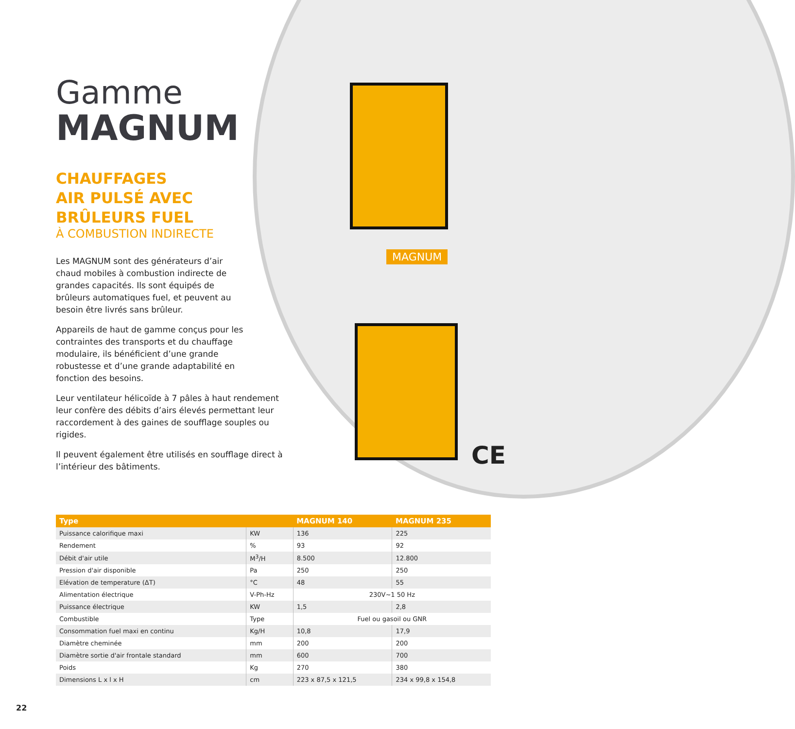Gamme
MAGNUM
CHAUFFAGES
AIR PULSÉ AVEC
BRÛLEURS FUEL
À COMBUSTION INDIRECTE
Les MAGNUM sont des générateurs d’air chaud mobiles à combustion indirecte de grandes capacités. Ils sont équipés de brûleurs automatiques fuel, et peuvent au besoin être livrés sans brûleur.
Appareils de haut de gamme conçus pour les contraintes des transports et du chauffage modulaire, ils bénéficient d’une grande robustesse et d’une grande adaptabilité en fonction des besoins.
Leur ventilateur hélicoïde à 7 pâles à haut rendement leur confère des débits d’airs élevés permettant leur raccordement à des gaines de soufflage souples ou rigides.
Il peuvent également être utilisés en soufflage direct à l’intérieur des bâtiments.
MAGNUM
CE
| Type | | MAGNUM 140 | MAGNUM 235 |
| --- | --- | --- | --- |
| Puissance calorifique maxi | KW | 136 | 225 |
| Rendement | % | 93 | 92 |
| Débit d'air utile | M<sup>3</sup>/H | 8.500 | 12.800 |
| Pression d'air disponible | Pa | 250 | 250 |
| Elévation de temperature (ΔT) | °C | 48 | 55 |
| Alimentation électrique | V-Ph-Hz | 230V~1 50 Hz | |
| Puissance électrique | KW | 1,5 | 2,8 |
| Combustible | Type | Fuel ou gasoil ou GNR | |
| Consommation fuel maxi en continu | Kg/H | 10,8 | 17,9 |
| Diamètre cheminée | mm | 200 | 200 |
| Diamètre sortie d'air frontale standard | mm | 600 | 700 |
| Poids | Kg | 270 | 380 |
| Dimensions L x l x H | cm | 223 x 87,5 x 121,5 | 234 x 99,8 x 154,8 |
22